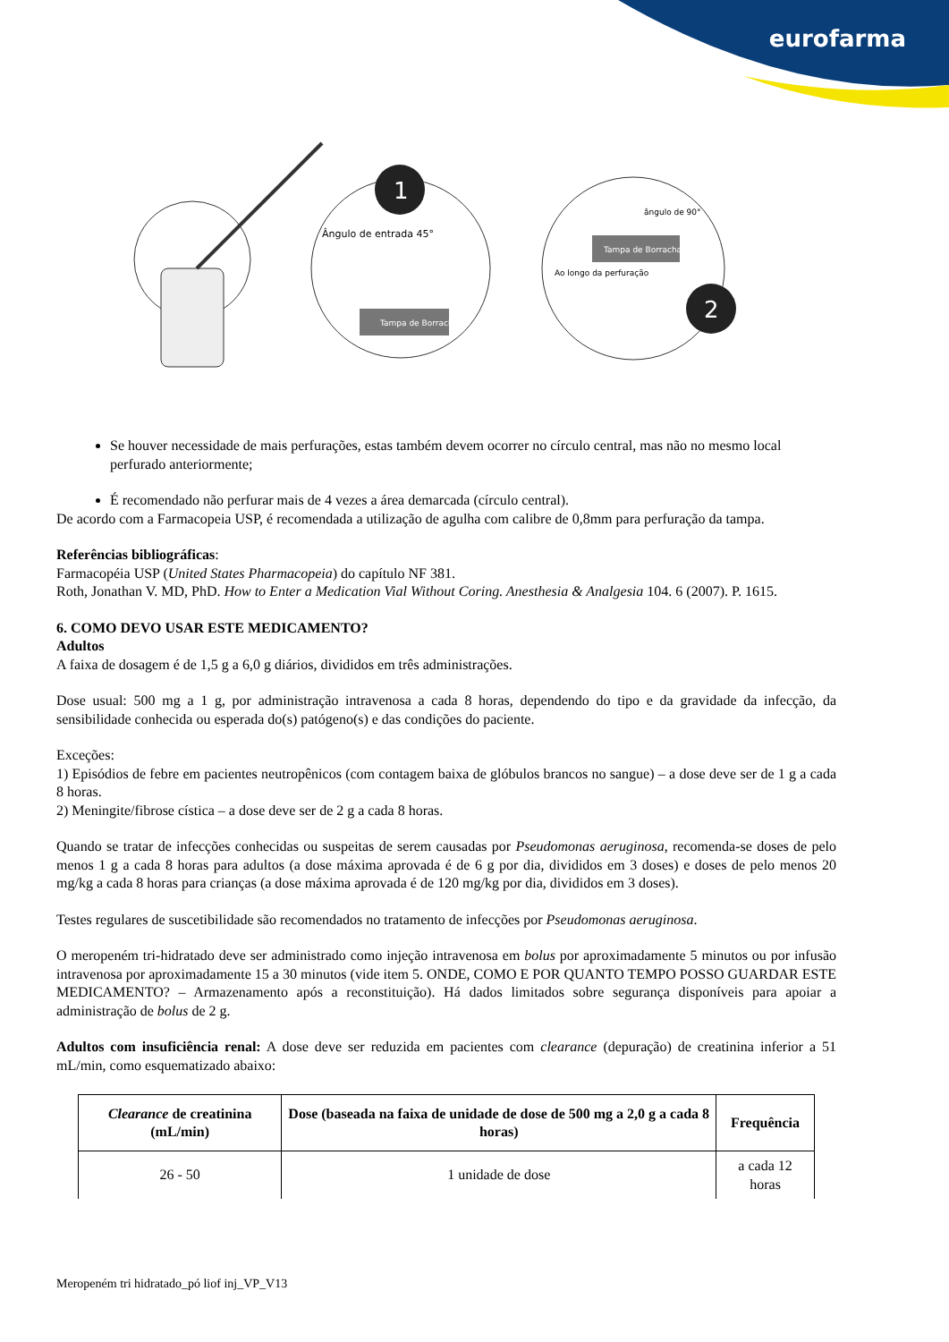eurofarma
1
Ângulo de entrada 45°
Tampa de Borracha
Tampa de Borracha
2
Ao longo da perfuração
ângulo de 90°
Se houver necessidade de mais perfurações, estas também devem ocorrer no círculo central, mas não no mesmo local perfurado anteriormente;
É recomendado não perfurar mais de 4 vezes a área demarcada (círculo central).
De acordo com a Farmacopeia USP, é recomendada a utilização de agulha com calibre de 0,8mm para perfuração da tampa.
Referências bibliográficas:
Farmacopéia USP (United States Pharmacopeia) do capítulo NF 381.
Roth, Jonathan V. MD, PhD. How to Enter a Medication Vial Without Coring. Anesthesia & Analgesia 104. 6 (2007). P. 1615.
6. COMO DEVO USAR ESTE MEDICAMENTO?
Adultos
A faixa de dosagem é de 1,5 g a 6,0 g diários, divididos em três administrações.
Dose usual: 500 mg a 1 g, por administração intravenosa a cada 8 horas, dependendo do tipo e da gravidade da infecção, da sensibilidade conhecida ou esperada do(s) patógeno(s) e das condições do paciente.
Exceções:
1) Episódios de febre em pacientes neutropênicos (com contagem baixa de glóbulos brancos no sangue) – a dose deve ser de 1 g a cada 8 horas.
2) Meningite/fibrose cística – a dose deve ser de 2 g a cada 8 horas.
Quando se tratar de infecções conhecidas ou suspeitas de serem causadas por Pseudomonas aeruginosa, recomenda-se doses de pelo menos 1 g a cada 8 horas para adultos (a dose máxima aprovada é de 6 g por dia, divididos em 3 doses) e doses de pelo menos 20 mg/kg a cada 8 horas para crianças (a dose máxima aprovada é de 120 mg/kg por dia, divididos em 3 doses).
Testes regulares de suscetibilidade são recomendados no tratamento de infecções por Pseudomonas aeruginosa.
O meropeném tri-hidratado deve ser administrado como injeção intravenosa em bolus por aproximadamente 5 minutos ou por infusão intravenosa por aproximadamente 15 a 30 minutos (vide item 5. ONDE, COMO E POR QUANTO TEMPO POSSO GUARDAR ESTE MEDICAMENTO? – Armazenamento após a reconstituição). Há dados limitados sobre segurança disponíveis para apoiar a administração de bolus de 2 g.
Adultos com insuficiência renal: A dose deve ser reduzida em pacientes com clearance (depuração) de creatinina inferior a 51 mL/min, como esquematizado abaixo:
| Clearance de creatinina (mL/min) | Dose (baseada na faixa de unidade de dose de 500 mg a 2,0 g a cada 8 horas) | Frequência |
| --- | --- | --- |
| 26 - 50 | 1 unidade de dose | a cada 12 horas |
Meropeném tri hidratado_pó liof inj_VP_V13